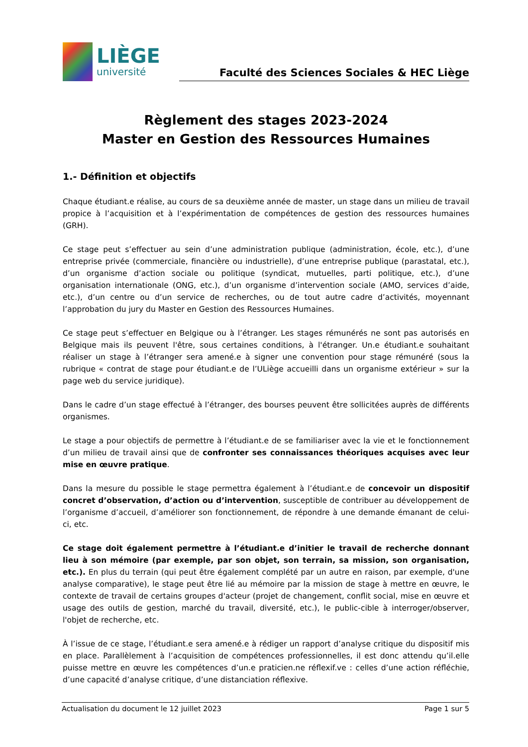LIÈGE
université
Faculté des Sciences Sociales & HEC Liège
Règlement des stages 2023-2024
Master en Gestion des Ressources Humaines
1.- Définition et objectifs
Chaque étudiant.e réalise, au cours de sa deuxième année de master, un stage dans un milieu de travail propice à l’acquisition et à l’expérimentation de compétences de gestion des ressources humaines (GRH).
Ce stage peut s’effectuer au sein d’une administration publique (administration, école, etc.), d’une entreprise privée (commerciale, financière ou industrielle), d’une entreprise publique (parastatal, etc.), d’un organisme d’action sociale ou politique (syndicat, mutuelles, parti politique, etc.), d’une organisation internationale (ONG, etc.), d’un organisme d’intervention sociale (AMO, services d’aide, etc.), d’un centre ou d’un service de recherches, ou de tout autre cadre d’activités, moyennant l’approbation du jury du Master en Gestion des Ressources Humaines.
Ce stage peut s’effectuer en Belgique ou à l’étranger. Les stages rémunérés ne sont pas autorisés en Belgique mais ils peuvent l'être, sous certaines conditions, à l'étranger. Un.e étudiant.e souhaitant réaliser un stage à l’étranger sera amené.e à signer une convention pour stage rémunéré (sous la rubrique « contrat de stage pour étudiant.e de l’ULiège accueilli dans un organisme extérieur » sur la page web du service juridique).
Dans le cadre d’un stage effectué à l’étranger, des bourses peuvent être sollicitées auprès de différents organismes.
Le stage a pour objectifs de permettre à l’étudiant.e de se familiariser avec la vie et le fonctionnement d’un milieu de travail ainsi que de confronter ses connaissances théoriques acquises avec leur mise en œuvre pratique.
Dans la mesure du possible le stage permettra également à l’étudiant.e de concevoir un dispositif concret d’observation, d’action ou d’intervention, susceptible de contribuer au développement de l’organisme d’accueil, d’améliorer son fonctionnement, de répondre à une demande émanant de celui-ci, etc.
Ce stage doit également permettre à l’étudiant.e d’initier le travail de recherche donnant lieu à son mémoire (par exemple, par son objet, son terrain, sa mission, son organisation, etc.). En plus du terrain (qui peut être également complété par un autre en raison, par exemple, d'une analyse comparative), le stage peut être lié au mémoire par la mission de stage à mettre en œuvre, le contexte de travail de certains groupes d'acteur (projet de changement, conflit social, mise en œuvre et usage des outils de gestion, marché du travail, diversité, etc.), le public-cible à interroger/observer, l'objet de recherche, etc.
À l’issue de ce stage, l’étudiant.e sera amené.e à rédiger un rapport d’analyse critique du dispositif mis en place. Parallèlement à l’acquisition de compétences professionnelles, il est donc attendu qu’il.elle puisse mettre en œuvre les compétences d’un.e praticien.ne réflexif.ve : celles d’une action réfléchie, d’une capacité d’analyse critique, d’une distanciation réflexive.
Actualisation du document le 12 juillet 2023 Page 1 sur 5